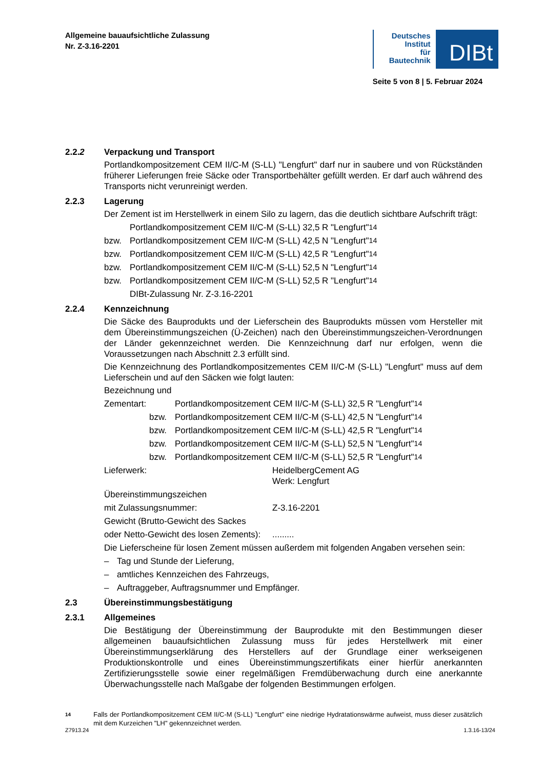Allgemeine bauaufsichtliche Zulassung
Nr. Z-3.16-2201
Deutsches
Institut
für
Bautechnik
DIBt
Seite 5 von 8 | 5. Februar 2024
2.2.2 Verpackung und Transport
Portlandkompositzement CEM II/C-M (S-LL) "Lengfurt" darf nur in saubere und von Rückständen früherer Lieferungen freie Säcke oder Transportbehälter gefüllt werden. Er darf auch während des Transports nicht verunreinigt werden.
2.2.3 Lagerung
Der Zement ist im Herstellwerk in einem Silo zu lagern, das die deutlich sichtbare Aufschrift trägt:
Portlandkompositzement CEM II/C-M (S-LL) 32,5 R "Lengfurt"<sup>14</sup>
bzw. Portlandkompositzement CEM II/C-M (S-LL) 42,5 N "Lengfurt"<sup>14</sup>
bzw. Portlandkompositzement CEM II/C-M (S-LL) 42,5 R "Lengfurt"<sup>14</sup>
bzw. Portlandkompositzement CEM II/C-M (S-LL) 52,5 N "Lengfurt"<sup>14</sup>
bzw. Portlandkompositzement CEM II/C-M (S-LL) 52,5 R "Lengfurt"<sup>14</sup>
DIBt-Zulassung Nr. Z-3.16-2201
2.2.4 Kennzeichnung
Die Säcke des Bauprodukts und der Lieferschein des Bauprodukts müssen vom Hersteller mit dem Übereinstimmungszeichen (Ü-Zeichen) nach den Übereinstimmungszeichen-Verordnungen der Länder gekennzeichnet werden. Die Kennzeichnung darf nur erfolgen, wenn die Voraussetzungen nach Abschnitt 2.3 erfüllt sind.
Die Kennzeichnung des Portlandkompositzementes CEM II/C-M (S-LL) "Lengfurt" muss auf dem Lieferschein und auf den Säcken wie folgt lauten:
Bezeichnung und
Zementart: Portlandkompositzement CEM II/C-M (S-LL) 32,5 R "Lengfurt"<sup>14</sup>
bzw. Portlandkompositzement CEM II/C-M (S-LL) 42,5 N "Lengfurt"<sup>14</sup>
bzw. Portlandkompositzement CEM II/C-M (S-LL) 42,5 R "Lengfurt"<sup>14</sup>
bzw. Portlandkompositzement CEM II/C-M (S-LL) 52,5 N "Lengfurt"<sup>14</sup>
bzw. Portlandkompositzement CEM II/C-M (S-LL) 52,5 R "Lengfurt"<sup>14</sup>
Lieferwerk: HeidelbergCement AG
Werk: Lengfurt
Übereinstimmungszeichen
mit Zulassungsnummer: Z-3.16-2201
Gewicht (Brutto-Gewicht des Sackes
oder Netto-Gewicht des losen Zements):.........
Die Lieferscheine für losen Zement müssen außerdem mit folgenden Angaben versehen sein:
– Tag und Stunde der Lieferung,
– amtliches Kennzeichen des Fahrzeugs,
– Auftraggeber, Auftragsnummer und Empfänger.
2.3 Übereinstimmungsbestätigung
2.3.1 Allgemeines
Die Bestätigung der Übereinstimmung der Bauprodukte mit den Bestimmungen dieser allgemeinen bauaufsichtlichen Zulassung muss für jedes Herstellwerk mit einer Übereinstimmungserklärung des Herstellers auf der Grundlage einer werkseigenen Produktionskontrolle und eines Übereinstimmungszertifikats einer hierfür anerkannten Zertifizierungsstelle sowie einer regelmäßigen Fremdüberwachung durch eine anerkannte Überwachungsstelle nach Maßgabe der folgenden Bestimmungen erfolgen.
14
Falls der Portlandkompositzement CEM II/C-M (S-LL) "Lengfurt" eine niedrige Hydratationswärme aufweist, muss dieser zusätzlich mit dem Kurzeichen "LH" gekennzeichnet werden.
Z7913.24 1.3.16-13/24